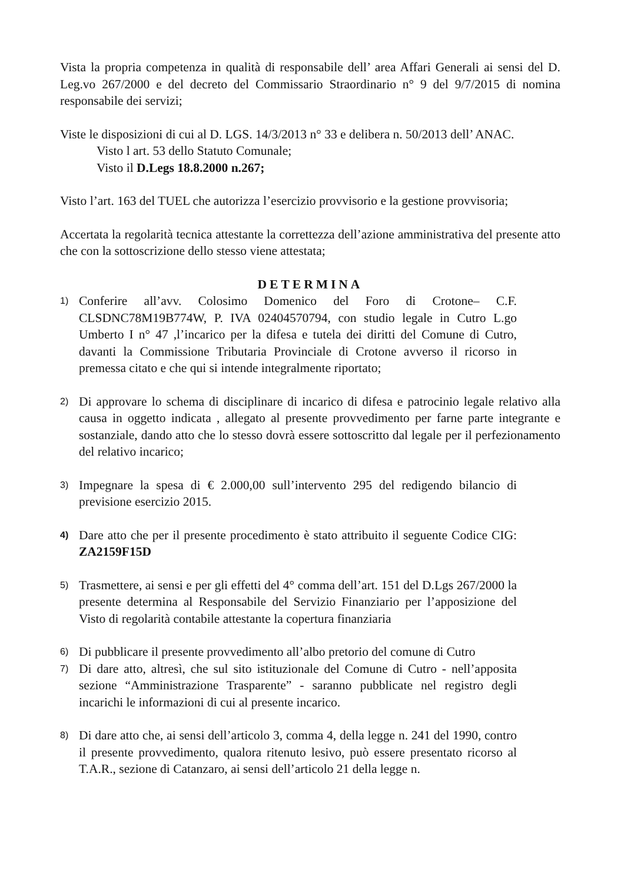Vista la propria competenza in qualità di responsabile dell’ area Affari Generali ai sensi del D. Leg.vo 267/2000 e del decreto del Commissario Straordinario n° 9 del 9/7/2015 di nomina responsabile dei servizi;
Viste le disposizioni di cui al D. LGS. 14/3/2013 n° 33 e delibera n. 50/2013 dell’ ANAC.
Visto l art. 53 dello Statuto Comunale;
Visto il D.Legs 18.8.2000 n.267;
Visto l’art. 163 del TUEL che autorizza l’esercizio provvisorio e la gestione provvisoria;
Accertata la regolarità tecnica attestante la correttezza dell’azione amministrativa del presente atto che con la sottoscrizione dello stesso viene attestata;
DETERMINA
1) Conferire all’avv. Colosimo Domenico del Foro di Crotone– C.F. CLSDNC78M19B774W, P. IVA 02404570794, con studio legale in Cutro L.go Umberto I n° 47 ,l’incarico per la difesa e tutela dei diritti del Comune di Cutro, davanti la Commissione Tributaria Provinciale di Crotone avverso il ricorso in premessa citato e che qui si intende integralmente riportato;
2) Di approvare lo schema di disciplinare di incarico di difesa e patrocinio legale relativo alla causa in oggetto indicata , allegato al presente provvedimento per farne parte integrante e sostanziale, dando atto che lo stesso dovrà essere sottoscritto dal legale per il perfezionamento del relativo incarico;
3) Impegnare la spesa di € 2.000,00 sull’intervento 295 del redigendo bilancio di previsione esercizio 2015.
4) Dare atto che per il presente procedimento è stato attribuito il seguente Codice CIG: ZA2159F15D
5) Trasmettere, ai sensi e per gli effetti del 4° comma dell’art. 151 del D.Lgs 267/2000 la presente determina al Responsabile del Servizio Finanziario per l’apposizione del Visto di regolarità contabile attestante la copertura finanziaria
6) Di pubblicare il presente provvedimento all’albo pretorio del comune di Cutro
7) Di dare atto, altresì, che sul sito istituzionale del Comune di Cutro - nell’apposita sezione “Amministrazione Trasparente” - saranno pubblicate nel registro degli incarichi le informazioni di cui al presente incarico.
8) Di dare atto che, ai sensi dell’articolo 3, comma 4, della legge n. 241 del 1990, contro il presente provvedimento, qualora ritenuto lesivo, può essere presentato ricorso al T.A.R., sezione di Catanzaro, ai sensi dell’articolo 21 della legge n.